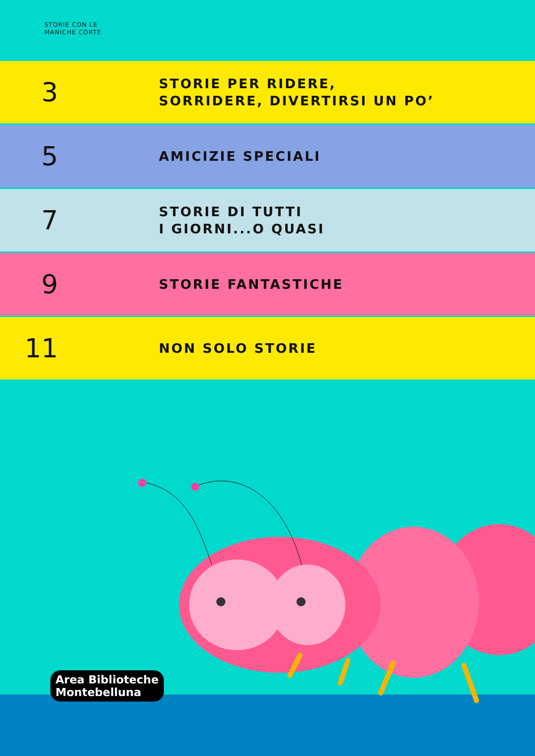STORIE CON LE
MANICHE CORTE
3
STORIE PER RIDERE,
SORRIDERE, DIVERTIRSI UN PO’
5
AMICIZIE SPECIALI
7
STORIE DI TUTTI
I GIORNI...O QUASI
9
STORIE FANTASTICHE
11
NON SOLO STORIE
Area Biblioteche
Montebelluna